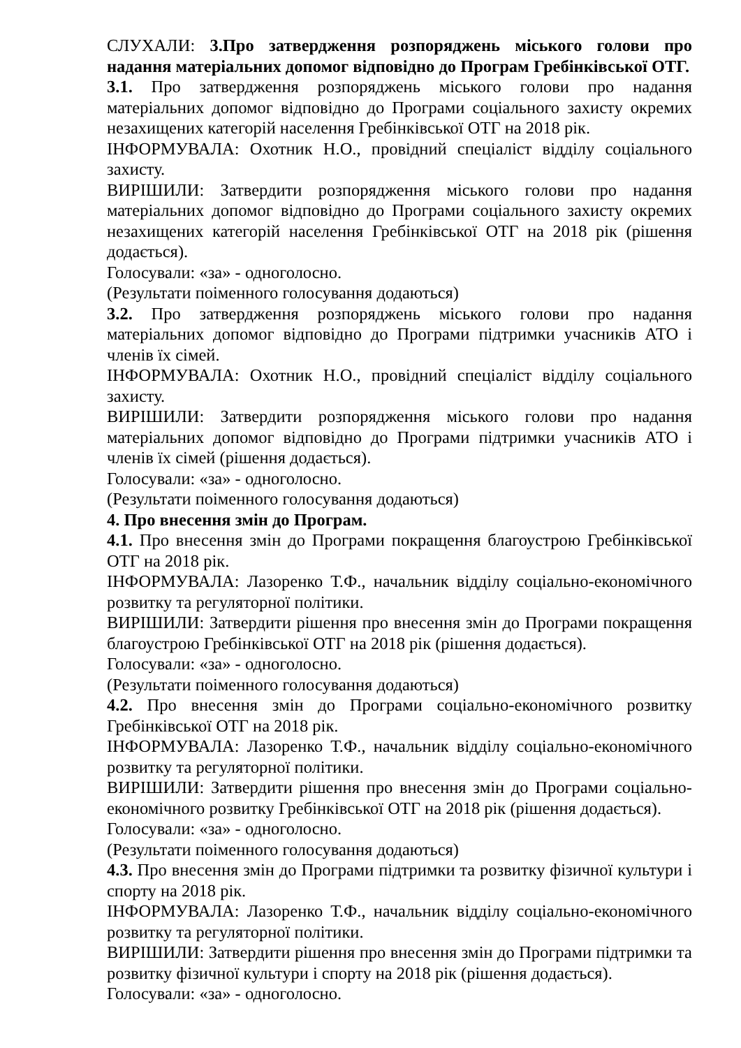СЛУХАЛИ: 3.Про затвердження розпоряджень міського голови про надання матеріальних допомог відповідно до Програм Гребінківської ОТГ.
3.1. Про затвердження розпоряджень міського голови про надання матеріальних допомог відповідно до Програми соціального захисту окремих незахищених категорій населення Гребінківської ОТГ на 2018 рік.
ІНФОРМУВАЛА: Охотник Н.О., провідний спеціаліст відділу соціального захисту.
ВИРІШИЛИ: Затвердити розпорядження міського голови про надання матеріальних допомог відповідно до Програми соціального захисту окремих незахищених категорій населення Гребінківської ОТГ на 2018 рік (рішення додається).
Голосували: «за» - одноголосно.
(Результати поіменного голосування додаються)
3.2. Про затвердження розпоряджень міського голови про надання матеріальних допомог відповідно до Програми підтримки учасників АТО і членів їх сімей.
ІНФОРМУВАЛА: Охотник Н.О., провідний спеціаліст відділу соціального захисту.
ВИРІШИЛИ: Затвердити розпорядження міського голови про надання матеріальних допомог відповідно до Програми підтримки учасників АТО і членів їх сімей (рішення додається).
Голосували: «за» - одноголосно.
(Результати поіменного голосування додаються)
4. Про внесення змін до Програм.
4.1. Про внесення змін до Програми покращення благоустрою Гребінківської ОТГ на 2018 рік.
ІНФОРМУВАЛА: Лазоренко Т.Ф., начальник відділу соціально-економічного розвитку та регуляторної політики.
ВИРІШИЛИ: Затвердити рішення про внесення змін до Програми покращення благоустрою Гребінківської ОТГ на 2018 рік (рішення додається).
Голосували: «за» - одноголосно.
(Результати поіменного голосування додаються)
4.2. Про внесення змін до Програми соціально-економічного розвитку Гребінківської ОТГ на 2018 рік.
ІНФОРМУВАЛА: Лазоренко Т.Ф., начальник відділу соціально-економічного розвитку та регуляторної політики.
ВИРІШИЛИ: Затвердити рішення про внесення змін до Програми соціально-економічного розвитку Гребінківської ОТГ на 2018 рік (рішення додається).
Голосували: «за» - одноголосно.
(Результати поіменного голосування додаються)
4.3. Про внесення змін до Програми підтримки та розвитку фізичної культури і спорту на 2018 рік.
ІНФОРМУВАЛА: Лазоренко Т.Ф., начальник відділу соціально-економічного розвитку та регуляторної політики.
ВИРІШИЛИ: Затвердити рішення про внесення змін до Програми підтримки та розвитку фізичної культури і спорту на 2018 рік (рішення додається).
Голосували: «за» - одноголосно.